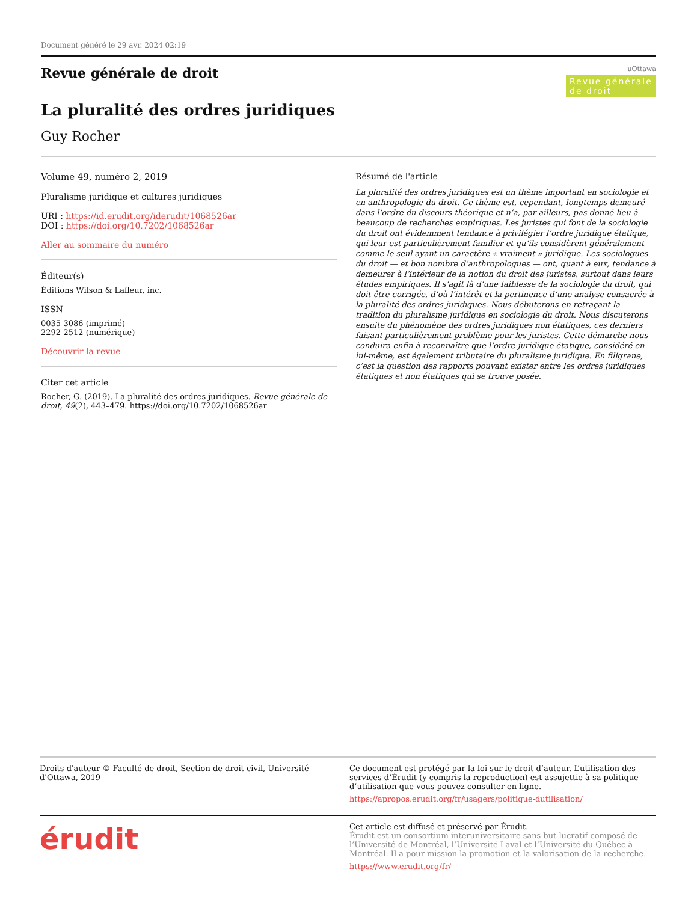Document généré le 29 avr. 2024 02:19
uOttawa
Revue générale de droit
Revue générale de droit
La pluralité des ordres juridiques
Guy Rocher
Volume 49, numéro 2, 2019
Pluralisme juridique et cultures juridiques
URI : https://id.erudit.org/iderudit/1068526ar
DOI : https://doi.org/10.7202/1068526ar
Aller au sommaire du numéro
Éditeur(s)
Éditions Wilson & Lafleur, inc.
ISSN
0035-3086 (imprimé)
2292-2512 (numérique)
Découvrir la revue
Citer cet article
Rocher, G. (2019). La pluralité des ordres juridiques. Revue générale de droit, 49(2), 443–479. https://doi.org/10.7202/1068526ar
Résumé de l'article
La pluralité des ordres juridiques est un thème important en sociologie et en anthropologie du droit. Ce thème est, cependant, longtemps demeuré dans l’ordre du discours théorique et n’a, par ailleurs, pas donné lieu à beaucoup de recherches empiriques. Les juristes qui font de la sociologie du droit ont évidemment tendance à privilégier l’ordre juridique étatique, qui leur est particulièrement familier et qu’ils considèrent généralement comme le seul ayant un caractère « vraiment » juridique. Les sociologues du droit — et bon nombre d’anthropologues — ont, quant à eux, tendance à demeurer à l’intérieur de la notion du droit des juristes, surtout dans leurs études empiriques. Il s’agit là d’une faiblesse de la sociologie du droit, qui doit être corrigée, d’où l’intérêt et la pertinence d’une analyse consacrée à la pluralité des ordres juridiques. Nous débuterons en retraçant la tradition du pluralisme juridique en sociologie du droit. Nous discuterons ensuite du phénomène des ordres juridiques non étatiques, ces derniers faisant particulièrement problème pour les juristes. Cette démarche nous conduira enfin à reconnaître que l’ordre juridique étatique, considéré en lui-même, est également tributaire du pluralisme juridique. En filigrane, c’est la question des rapports pouvant exister entre les ordres juridiques étatiques et non étatiques qui se trouve posée.
Droits d'auteur © Faculté de droit, Section de droit civil, Université d'Ottawa, 2019
Ce document est protégé par la loi sur le droit d’auteur. L’utilisation des services d’Érudit (y compris la reproduction) est assujettie à sa politique d’utilisation que vous pouvez consulter en ligne.
https://apropos.erudit.org/fr/usagers/politique-dutilisation/
érudit
Cet article est diffusé et préservé par Érudit.
Érudit est un consortium interuniversitaire sans but lucratif composé de l’Université de Montréal, l’Université Laval et l’Université du Québec à Montréal. Il a pour mission la promotion et la valorisation de la recherche.
https://www.erudit.org/fr/